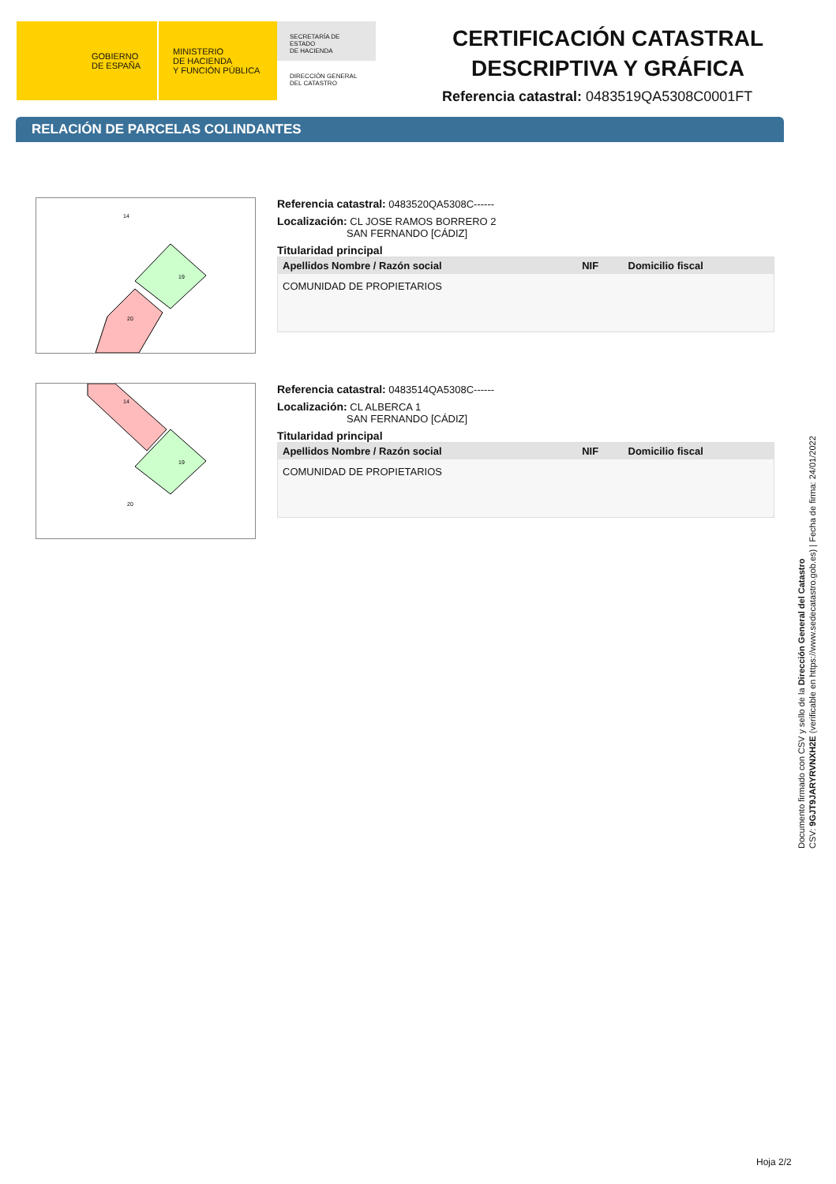GOBIERNO
DE ESPAÑA
MINISTERIO
DE HACIENDA
Y FUNCIÓN PÚBLICA
SECRETARÍA DE ESTADO
DE HACIENDA
DIRECCIÓN GENERAL
DEL CATASTRO
CERTIFICACIÓN CATASTRAL
DESCRIPTIVA Y GRÁFICA
Referencia catastral: 0483519QA5308C0001FT
RELACIÓN DE PARCELAS COLINDANTES
14
19
20
Referencia catastral: 0483520QA5308C------
Localización: CL JOSE RAMOS BORRERO 2
SAN FERNANDO [CÁDIZ]
Titularidad principal
| Apellidos Nombre / Razón social | NIF | Domicilio fiscal |
| --- | --- | --- |
| COMUNIDAD DE PROPIETARIOS | | |
14
19
20
Referencia catastral: 0483514QA5308C------
Localización: CL ALBERCA 1
SAN FERNANDO [CÁDIZ]
Titularidad principal
| Apellidos Nombre / Razón social | NIF | Domicilio fiscal |
| --- | --- | --- |
| COMUNIDAD DE PROPIETARIOS | | |
Documento firmado con CSV y sello de la Dirección General del Catastro
CSV: 9GJT9JARYRVNXH2E (verificable en https://www.sedecatastro.gob.es) | Fecha de firma: 24/01/2022
Hoja 2/2